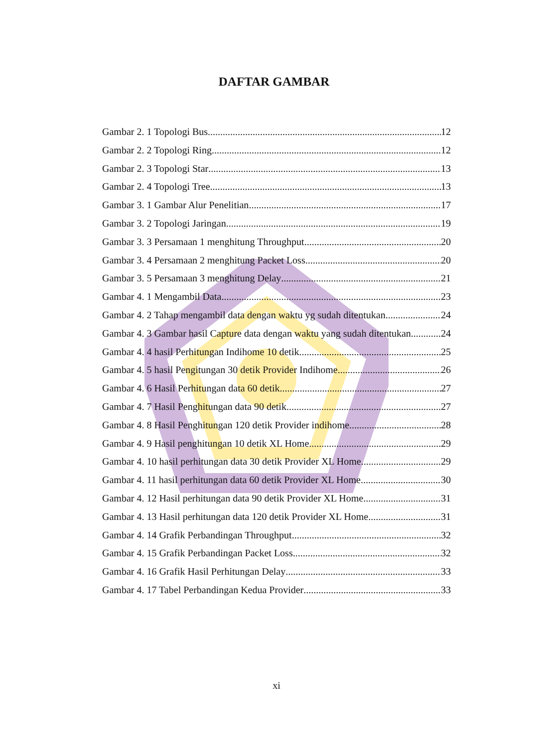DAFTAR GAMBAR
Gambar 2. 1 Topologi Bus 12
Gambar 2. 2 Topologi Ring 12
Gambar 2. 3 Topologi Star 13
Gambar 2. 4 Topologi Tree 13
Gambar 3. 1 Gambar Alur Penelitian 17
Gambar 3. 2 Topologi Jaringan 19
Gambar 3. 3 Persamaan 1 menghitung Throughput 20
Gambar 3. 4 Persamaan 2 menghitung Packet Loss 20
Gambar 3. 5 Persamaan 3 menghitung Delay 21
Gambar 4. 1 Mengambil Data 23
Gambar 4. 2 Tahap mengambil data dengan waktu yg sudah ditentukan 24
Gambar 4. 3 Gambar hasil Capture data dengan waktu yang sudah ditentukan 24
Gambar 4. 4 hasil Perhitungan Indihome 10 detik 25
Gambar 4. 5 hasil Pengitungan 30 detik Provider Indihome 26
Gambar 4. 6 Hasil Perhitungan data 60 detik 27
Gambar 4. 7 Hasil Penghitungan data 90 detik 27
Gambar 4. 8 Hasil Penghitungan 120 detik Provider indihome 28
Gambar 4. 9 Hasil penghitungan 10 detik XL Home 29
Gambar 4. 10 hasil perhitungan data 30 detik Provider XL Home 29
Gambar 4. 11 hasil perhitungan data 60 detik Provider XL Home 30
Gambar 4. 12 Hasil perhitungan data 90 detik Provider XL Home 31
Gambar 4. 13 Hasil perhitungan data 120 detik Provider XL Home 31
Gambar 4. 14 Grafik Perbandingan Throughput 32
Gambar 4. 15 Grafik Perbandingan Packet Loss 32
Gambar 4. 16 Grafik Hasil Perhitungan Delay 33
Gambar 4. 17 Tabel Perbandingan Kedua Provider 33
xi